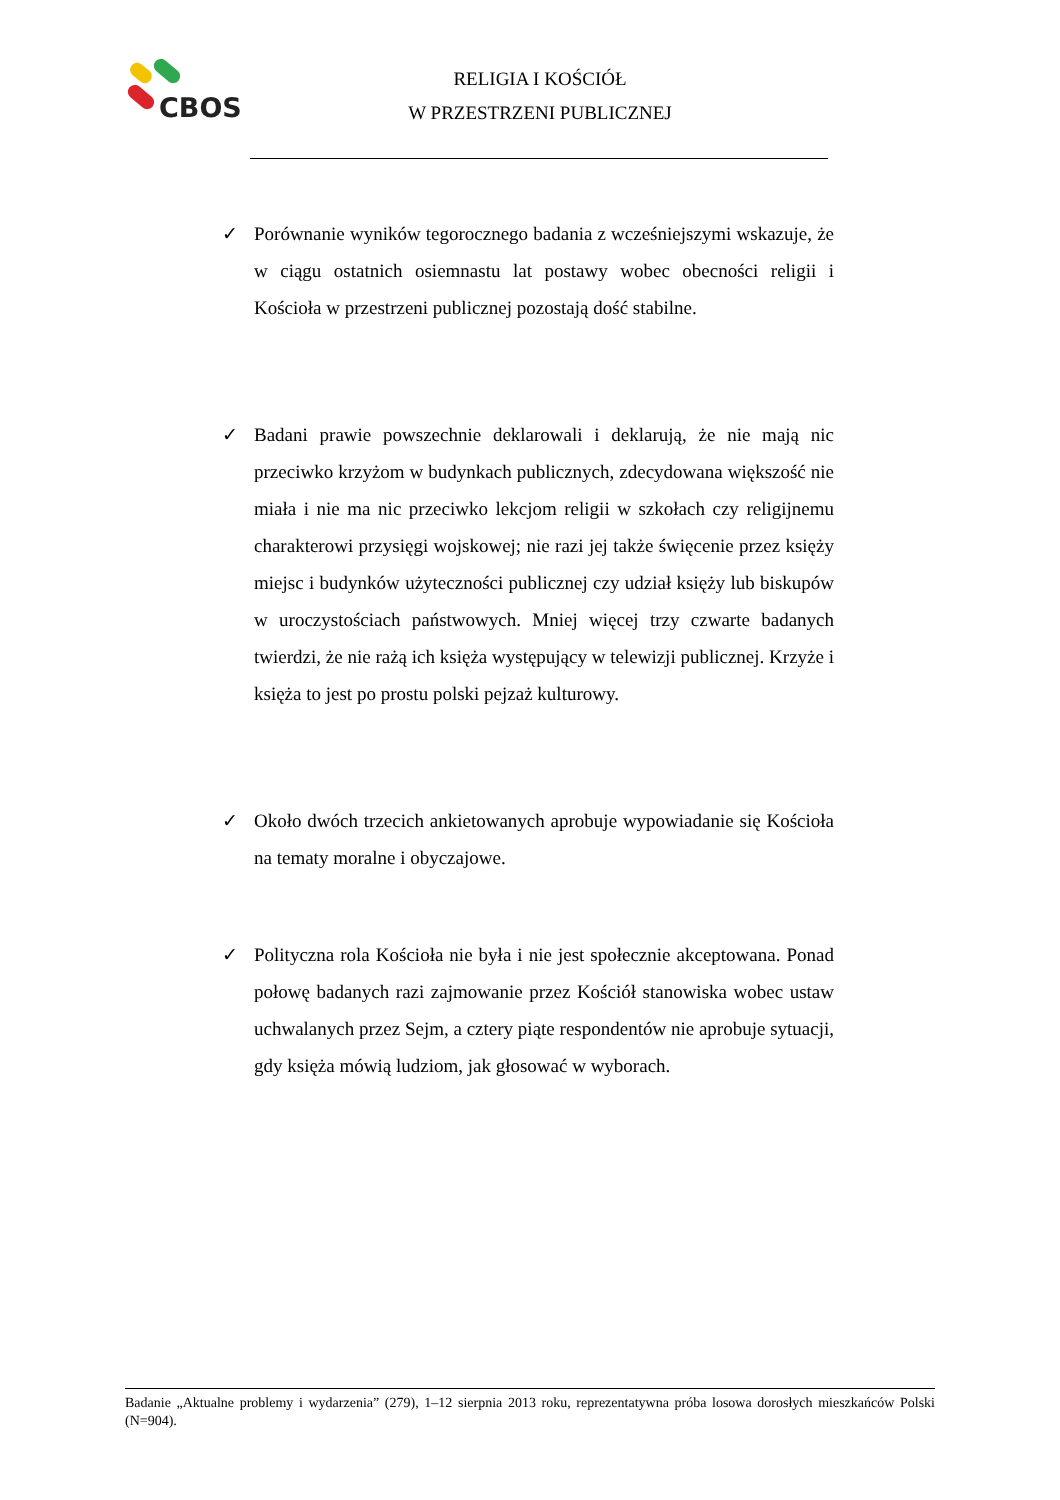CBOS
RELIGIA I KOŚCIÓŁ
W PRZESTRZENI PUBLICZNEJ
✓ Porównanie wyników tegorocznego badania z wcześniejszymi wskazuje, że w ciągu ostatnich osiemnastu lat postawy wobec obecności religii i Kościoła w przestrzeni publicznej pozostają dość stabilne.
✓ Badani prawie powszechnie deklarowali i deklarują, że nie mają nic przeciwko krzyżom w budynkach publicznych, zdecydowana większość nie miała i nie ma nic przeciwko lekcjom religii w szkołach czy religijnemu charakterowi przysięgi wojskowej; nie razi jej także święcenie przez księży miejsc i budynków użyteczności publicznej czy udział księży lub biskupów w uroczystościach państwowych. Mniej więcej trzy czwarte badanych twierdzi, że nie rażą ich księża występujący w telewizji publicznej. Krzyże i księża to jest po prostu polski pejzaż kulturowy.
✓ Około dwóch trzecich ankietowanych aprobuje wypowiadanie się Kościoła na tematy moralne i obyczajowe.
✓ Polityczna rola Kościoła nie była i nie jest społecznie akceptowana. Ponad połowę badanych razi zajmowanie przez Kościół stanowiska wobec ustaw uchwalanych przez Sejm, a cztery piąte respondentów nie aprobuje sytuacji, gdy księża mówią ludziom, jak głosować w wyborach.
Badanie „Aktualne problemy i wydarzenia” (279), 1–12 sierpnia 2013 roku, reprezentatywna próba losowa dorosłych mieszkańców Polski (N=904).